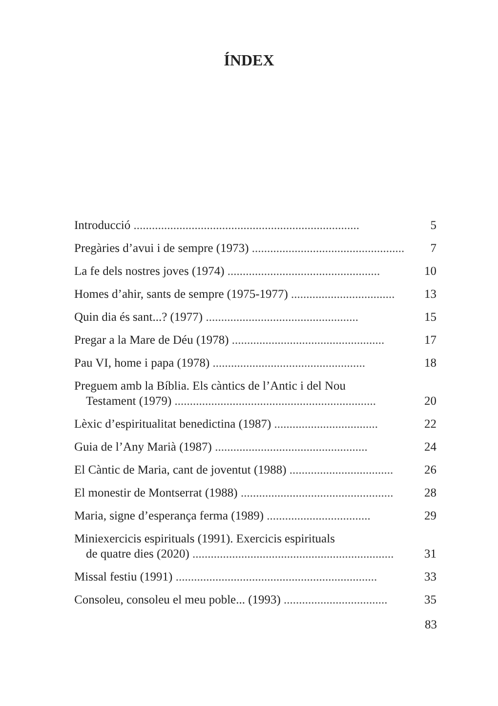ÍNDEX
Introducció ..........................................................................
5
Pregàries d’avui i de sempre (1973) ..................................................
7
La fe dels nostres joves (1974) ..................................................
10
Homes d’ahir, sants de sempre (1975-1977) ..................................
13
Quin dia és sant...? (1977) ..................................................
15
Pregar a la Mare de Déu (1978) ..................................................
17
Pau VI, home i papa (1978) ..................................................
18
Preguem amb la Bíblia. Els càntics de l’Antic i del Nou
Testament (1979) ..................................................................
20
Lèxic d’espiritualitat benedictina (1987) ..................................
22
Guia de l’Any Marià (1987) ..................................................
24
El Càntic de Maria, cant de joventut (1988) ..................................
26
El monestir de Montserrat (1988) ..................................................
28
Maria, signe d’esperança ferma (1989) ..................................
29
Miniexercicis espirituals (1991). Exercicis espirituals
de quatre dies (2020) ..................................................................
31
Missal festiu (1991) ..................................................................
33
Consoleu, consoleu el meu poble... (1993) ..................................
35
83